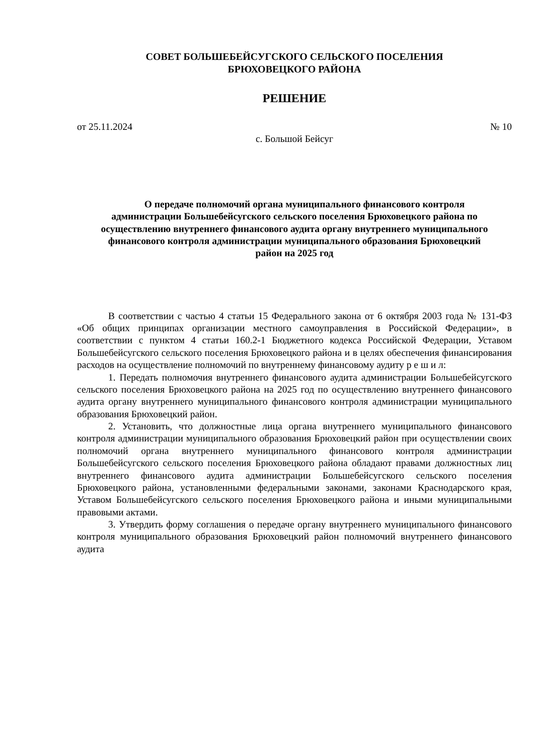СОВЕТ БОЛЬШЕБЕЙСУГСКОГО СЕЛЬСКОГО ПОСЕЛЕНИЯ
БРЮХОВЕЦКОГО РАЙОНА
РЕШЕНИЕ
от 25.11.2024 № 10
с. Большой Бейсуг
О передаче полномочий органа муниципального финансового контроля администрации Большебейсугского сельского поселения Брюховецкого района по осуществлению внутреннего финансового аудита органу внутреннего муниципального финансового контроля администрации муниципального образования Брюховецкий район на 2025 год
В соответствии с частью 4 статьи 15 Федерального закона от 6 октября 2003 года № 131-ФЗ «Об общих принципах организации местного самоуправления в Российской Федерации», в соответствии с пунктом 4 статьи 160.2-1 Бюджетного кодекса Российской Федерации, Уставом Большебейсугского сельского поселения Брюховецкого района и в целях обеспечения финансирования расходов на осуществление полномочий по внутреннему финансовому аудиту р е ш и л:
1. Передать полномочия внутреннего финансового аудита администрации Большебейсугского сельского поселения Брюховецкого района на 2025 год по осуществлению внутреннего финансового аудита органу внутреннего муниципального финансового контроля администрации муниципального образования Брюховецкий район.
2. Установить, что должностные лица органа внутреннего муниципального финансового контроля администрации муниципального образования Брюховецкий район при осуществлении своих полномочий органа внутреннего муниципального финансового контроля администрации Большебейсугского сельского поселения Брюховецкого района обладают правами должностных лиц внутреннего финансового аудита администрации Большебейсугского сельского поселения Брюховецкого района, установленными федеральными законами, законами Краснодарского края, Уставом Большебейсугского сельского поселения Брюховецкого района и иными муниципальными правовыми актами.
3. Утвердить форму соглашения о передаче органу внутреннего муниципального финансового контроля муниципального образования Брюховецкий район полномочий внутреннего финансового аудита